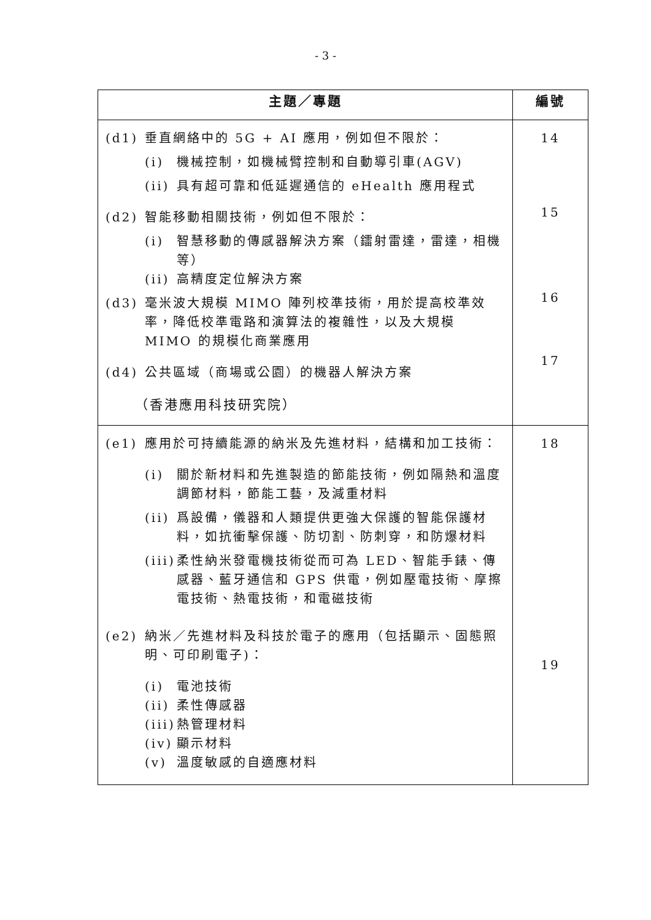- 3 -
| 主題／專題 | 編號 |
| --- | --- |
| (d1) 垂直網絡中的 5G + AI 應用，例如但不限於： (i) 機械控制，如機械臂控制和自動導引車(AGV) (ii) 具有超可靠和低延遲通信的 eHealth 應用程式 (d2) 智能移動相關技術，例如但不限於： (i) 智慧移動的傳感器解決方案（鐳射雷達，雷達，相機等） (ii) 高精度定位解決方案 (d3) 毫米波大規模 MIMO 陣列校準技術，用於提高校準效率，降低校準電路和演算法的複雜性，以及大規模 MIMO 的規模化商業應用 (d4) 公共區域（商場或公園）的機器人解決方案 （香港應用科技研究院） | 14 15 16 17 |
| (e1) 應用於可持續能源的納米及先進材料，結構和加工技術： (i) 關於新材料和先進製造的節能技術，例如隔熱和溫度調節材料，節能工藝，及減重材料 (ii) 爲設備，儀器和人類提供更強大保護的智能保護材料，如抗衝擊保護、防切割、防刺穿，和防爆材料 (iii) 柔性納米發電機技術從而可為 LED、智能手錶、傳感器、藍牙通信和 GPS 供電，例如壓電技術、摩擦電技術、熱電技術，和電磁技術 (e2) 納米／先進材料及科技於電子的應用（包括顯示、固態照明、可印刷電子)： (i) 電池技術 (ii) 柔性傳感器 (iii) 熱管理材料 (iv) 顯示材料 (v) 溫度敏感的自適應材料 | 18 19 |